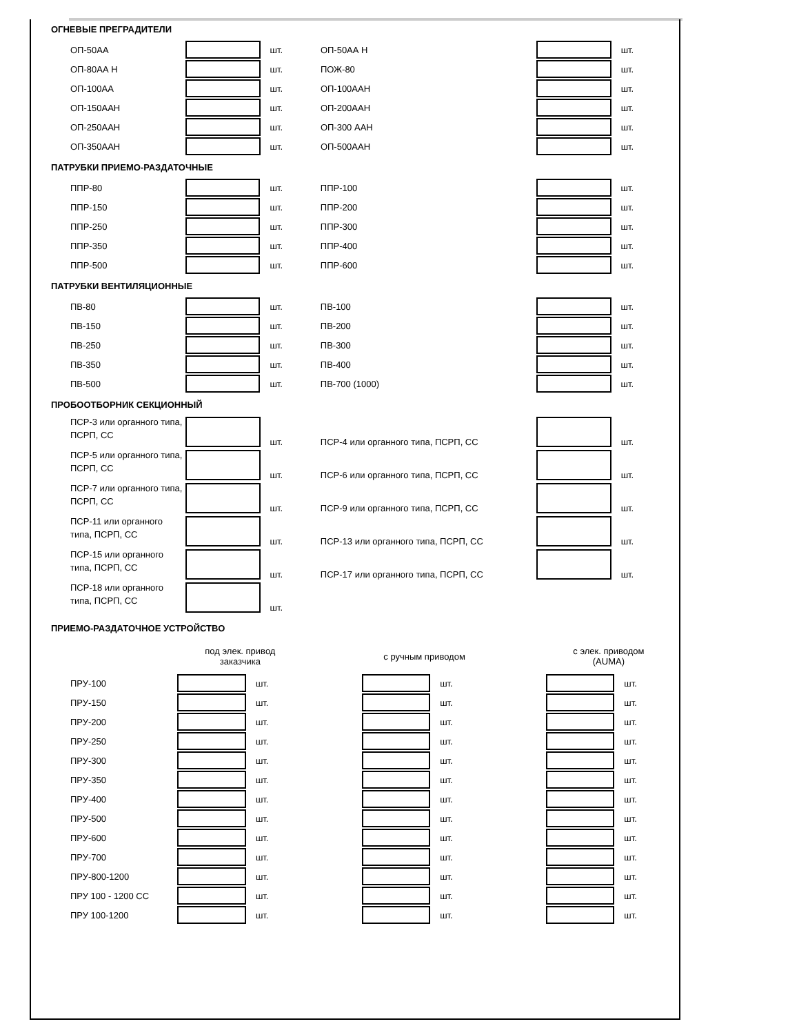ОГНЕВЫЕ ПРЕГРАДИТЕЛИ
| ОП-50АА | | шт. | ОП-50АА Н | | шт. |
| ОП-80АА Н | | шт. | ПОЖ-80 | | шт. |
| ОП-100АА | | шт. | ОП-100ААН | | шт. |
| ОП-150ААН | | шт. | ОП-200ААН | | шт. |
| ОП-250ААН | | шт. | ОП-300 ААН | | шт. |
| ОП-350ААН | | шт. | ОП-500ААН | | шт. |
ПАТРУБКИ ПРИЕМО-РАЗДАТОЧНЫЕ
| ППР-80 | | шт. | ППР-100 | | шт. |
| ППР-150 | | шт. | ППР-200 | | шт. |
| ППР-250 | | шт. | ППР-300 | | шт. |
| ППР-350 | | шт. | ППР-400 | | шт. |
| ППР-500 | | шт. | ППР-600 | | шт. |
ПАТРУБКИ ВЕНТИЛЯЦИОННЫЕ
| ПВ-80 | | шт. | ПВ-100 | | шт. |
| ПВ-150 | | шт. | ПВ-200 | | шт. |
| ПВ-250 | | шт. | ПВ-300 | | шт. |
| ПВ-350 | | шт. | ПВ-400 | | шт. |
| ПВ-500 | | шт. | ПВ-700 (1000) | | шт. |
ПРОБООТБОРНИК СЕКЦИОННЫЙ
| ПСР-3 или органного типа, ПСРП, СС | | шт. | ПСР-4 или органного типа, ПСРП, СС | | шт. |
| ПСР-5 или органного типа, ПСРП, СС | | шт. | ПСР-6 или органного типа, ПСРП, СС | | шт. |
| ПСР-7 или органного типа, ПСРП, СС | | шт. | ПСР-9 или органного типа, ПСРП, СС | | шт. |
| ПСР-11 или органного типа, ПСРП, СС | | шт. | ПСР-13 или органного типа, ПСРП, СС | | шт. |
| ПСР-15 или органного типа, ПСРП, СС | | шт. | ПСР-17 или органного типа, ПСРП, СС | | шт. |
| ПСР-18 или органного типа, ПСРП, СС | | шт. | | | |
ПРИЕМО-РАЗДАТОЧНОЕ УСТРОЙСТВО
| | под элек. привод заказчика | | | с ручным приводом | | | с элек. приводом (AUMA) | |
| ПРУ-100 | | шт. | | | шт. | | | шт. |
| ПРУ-150 | | шт. | | | шт. | | | шт. |
| ПРУ-200 | | шт. | | | шт. | | | шт. |
| ПРУ-250 | | шт. | | | шт. | | | шт. |
| ПРУ-300 | | шт. | | | шт. | | | шт. |
| ПРУ-350 | | шт. | | | шт. | | | шт. |
| ПРУ-400 | | шт. | | | шт. | | | шт. |
| ПРУ-500 | | шт. | | | шт. | | | шт. |
| ПРУ-600 | | шт. | | | шт. | | | шт. |
| ПРУ-700 | | шт. | | | шт. | | | шт. |
| ПРУ-800-1200 | | шт. | | | шт. | | | шт. |
| ПРУ 100 - 1200 СС | | шт. | | | шт. | | | шт. |
| ПРУ 100-1200 | | шт. | | | шт. | | | шт. |